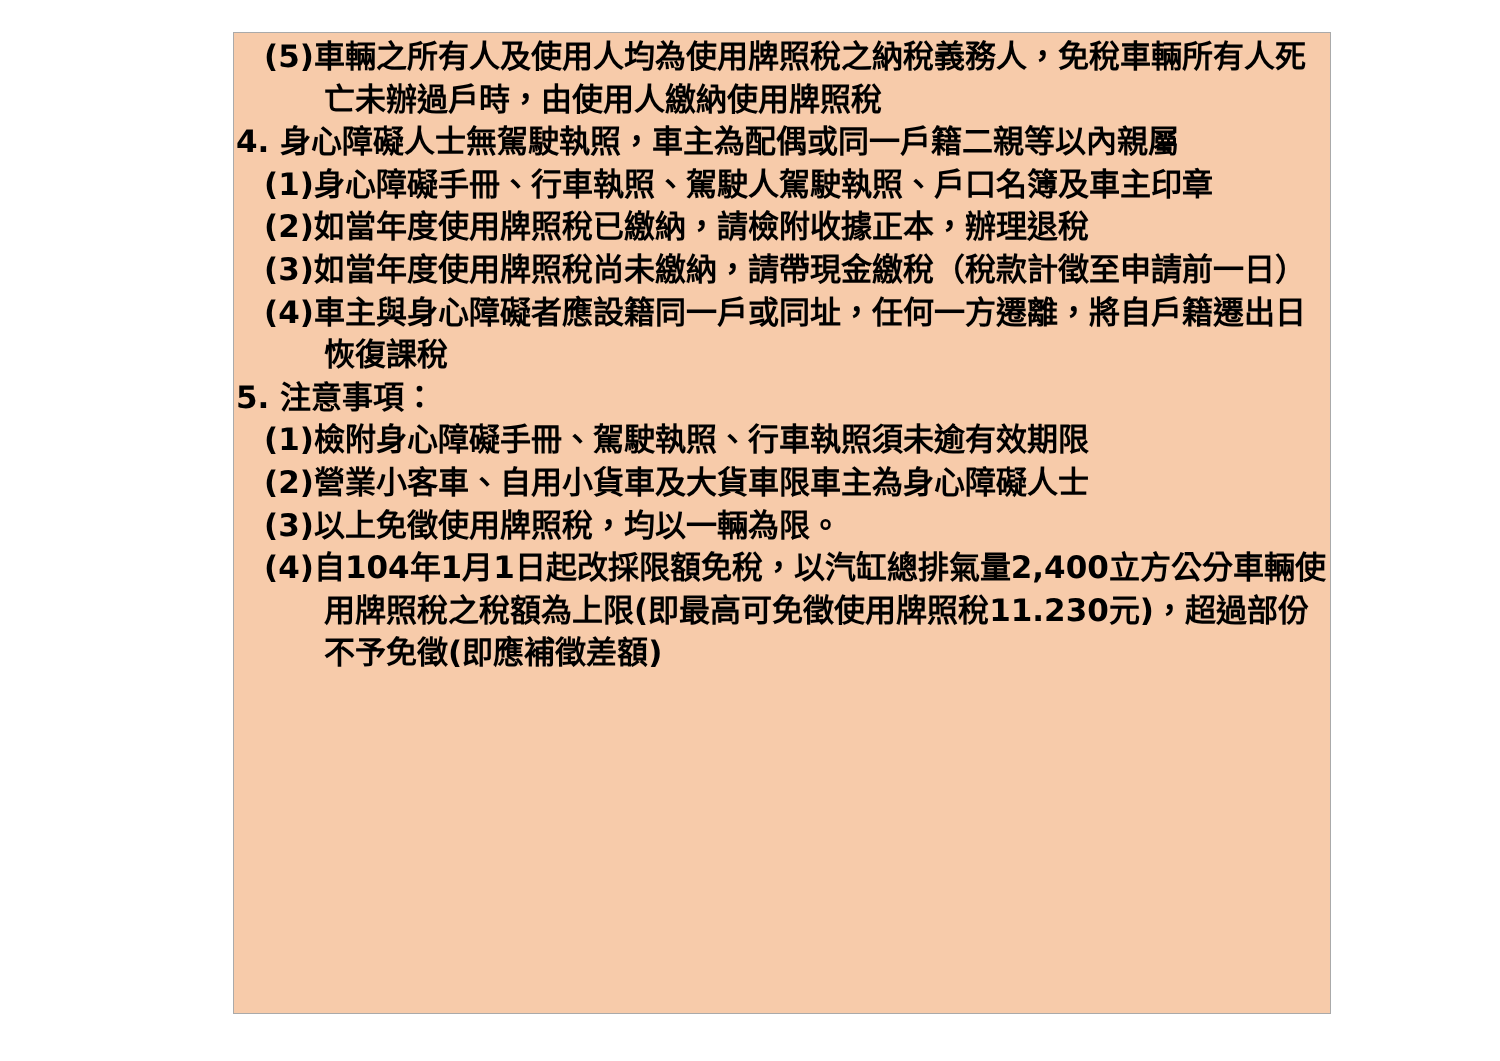(5)車輛之所有人及使用人均為使用牌照稅之納稅義務人，免稅車輛所有人死亡未辦過戶時，由使用人繳納使用牌照稅
4. 身心障礙人士無駕駛執照，車主為配偶或同一戶籍二親等以內親屬
(1)身心障礙手冊、行車執照、駕駛人駕駛執照、戶口名簿及車主印章
(2)如當年度使用牌照稅已繳納，請檢附收據正本，辦理退稅
(3)如當年度使用牌照稅尚未繳納，請帶現金繳稅（稅款計徵至申請前一日）
(4)車主與身心障礙者應設籍同一戶或同址，任何一方遷離，將自戶籍遷出日恢復課稅
5. 注意事項：
(1)檢附身心障礙手冊、駕駛執照、行車執照須未逾有效期限
(2)營業小客車、自用小貨車及大貨車限車主為身心障礙人士
(3)以上免徵使用牌照稅，均以一輛為限。
(4)自104年1月1日起改採限額免稅，以汽缸總排氣量2,400立方公分車輛使用牌照稅之稅額為上限(即最高可免徵使用牌照稅11.230元)，超過部份不予免徵(即應補徵差額)